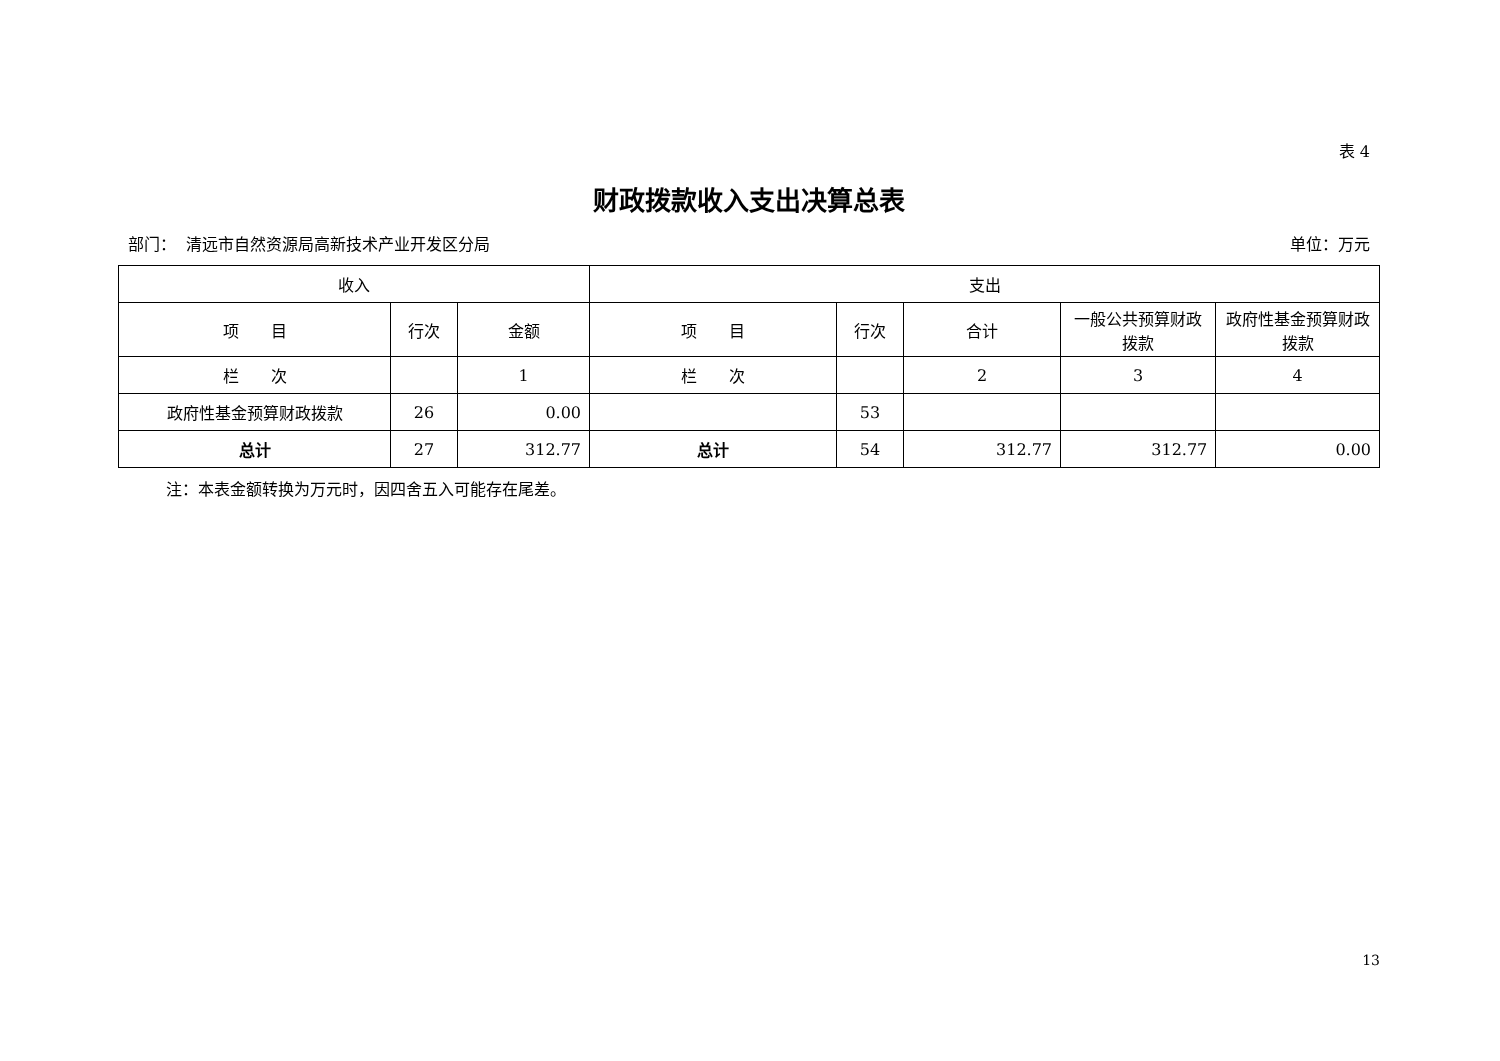表 4
财政拨款收入支出决算总表
部门： 清远市自然资源局高新技术产业开发区分局 单位：万元
| 收入 | | | 支出 | | | | |
| --- | --- | --- | --- | --- | --- | --- | --- |
| 项 目 | 行次 | 金额 | 项 目 | 行次 | 合计 | 一般公共预算财政拨款 | 政府性基金预算财政拨款 |
| 栏 次 | | 1 | 栏 次 | | 2 | 3 | 4 |
| 政府性基金预算财政拨款 | 26 | 0.00 | | 53 | | | |
| 总计 | 27 | 312.77 | 总计 | 54 | 312.77 | 312.77 | 0.00 |
注：本表金额转换为万元时，因四舍五入可能存在尾差。
13